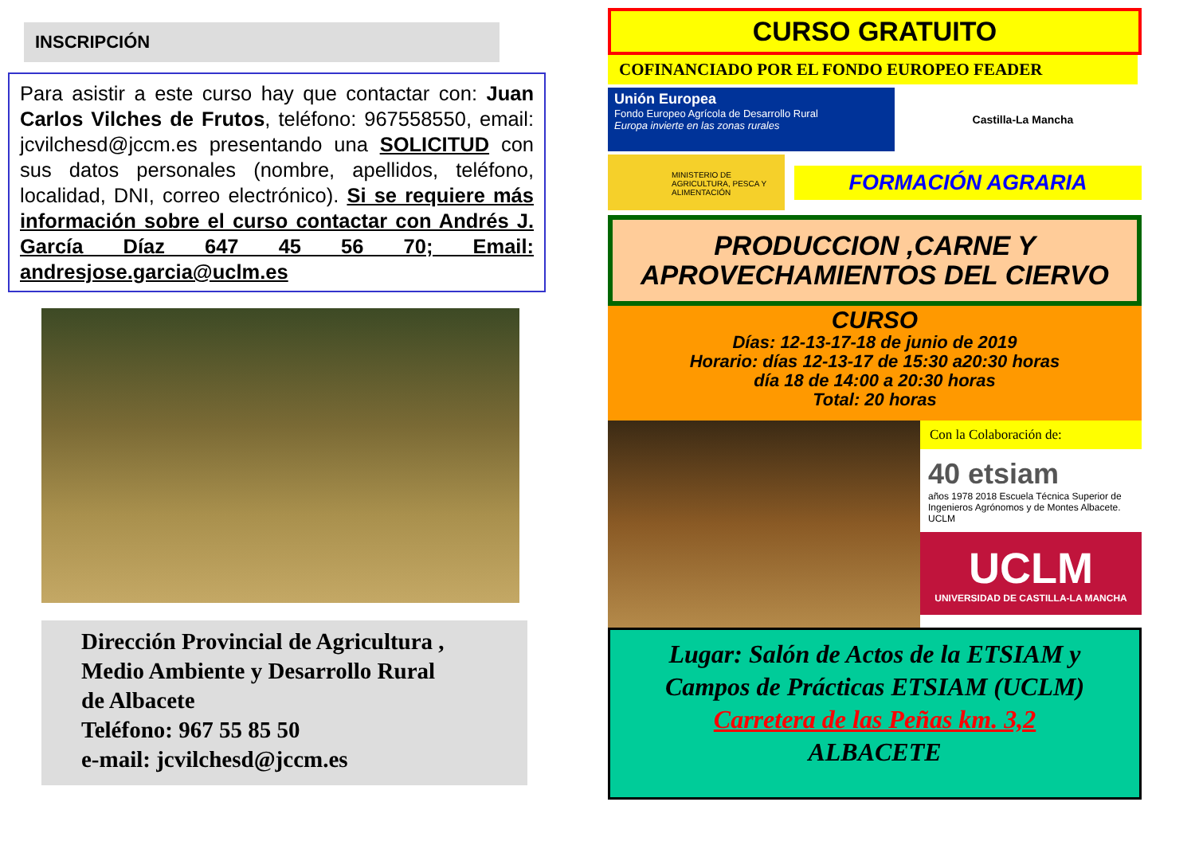INSCRIPCIÓN
Para asistir a este curso hay que contactar con: Juan Carlos Vilches de Frutos, teléfono: 967558550, email: jcvilchesd@jccm.es presentando una SOLICITUD con sus datos personales (nombre, apellidos, teléfono, localidad, DNI, correo electrónico). Si se requiere más información sobre el curso contactar con Andrés J. García Díaz 647 45 56 70; Email: andresjose.garcia@uclm.es
Dirección Provincial de Agricultura ,
Medio Ambiente y Desarrollo Rural
de Albacete
Teléfono: 967 55 85 50
e-mail: jcvilchesd@jccm.es
CURSO GRATUITO
COFINANCIADO POR EL FONDO EUROPEO FEADER
Unión Europea
Fondo Europeo Agrícola de Desarrollo Rural
Europa invierte en las zonas rurales
Castilla-La Mancha
MINISTERIO DE AGRICULTURA, PESCA Y ALIMENTACIÓN
FORMACIÓN AGRARIA
PRODUCCION ,CARNE Y APROVECHAMIENTOS DEL CIERVO
CURSO
Días: 12-13-17-18 de junio de 2019
Horario: días 12-13-17 de 15:30 a20:30 horas
día 18 de 14:00 a 20:30 horas
Total: 20 horas
Con la Colaboración de:
40 etsiam
años 1978 2018 Escuela Técnica Superior de Ingenieros Agrónomos y de Montes Albacete. UCLM
UCLM
UNIVERSIDAD DE CASTILLA-LA MANCHA
Lugar: Salón de Actos de la ETSIAM y
Campos de Prácticas ETSIAM (UCLM)
Carretera de las Peñas km. 3,2
ALBACETE